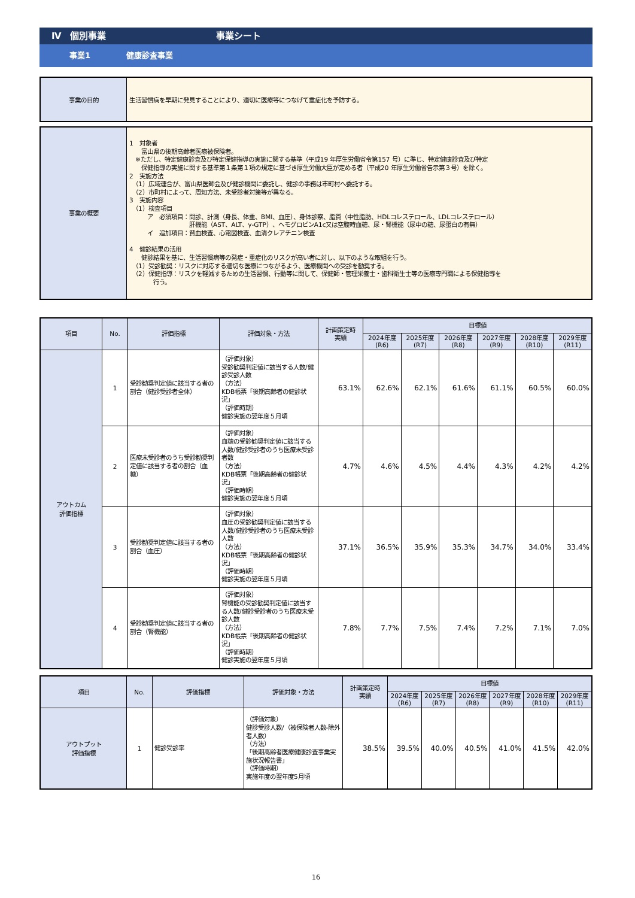Ⅳ　個別事業 事業シート
事業1 健康診査事業
| 事業の目的 | 生活習慣病を早期に発見することにより、適切に医療等につなげて重症化を予防する。 |
| 事業の概要 | 1 対象者 富山県の後期高齢者医療被保険者。 ※ただし、特定健康診査及び特定保健指導の実施に関する基準（平成19 年厚生労働省令第157 号）に準じ、特定健康診査及び特定 保健指導の実施に関する基準第１条第１項の規定に基づき厚生労働大臣が定める者（平成20 年厚生労働省告示第３号）を除く。 2 実施方法 （1）広域連合が、富山県医師会及び健診機関に委託し、健診の事務は市町村へ委託する。 （2）市町村によって、周知方法、未受診者対策等が異なる。 3 実施内容 （1）検査項目 ア 必須項目：問診、計測（身長、体重、BMI、血圧）、身体診察、脂質（中性脂肪、HDLコレステロール、LDLコレステロール） 肝機能（AST、ALT、γ-GTP）、ヘモグロビンA1c又は空腹時血糖、尿・腎機能（尿中の糖、尿蛋白の有無） イ 追加項目：貧血検査、心電図検査、血清クレアチニン検査 4 健診結果の活用 健診結果を基に、生活習慣病等の発症・重症化のリスクが高い者に対し、以下のような取組を行う。 （1）受診勧奨：リスクに対応する適切な医療につながるよう、医療機関への受診を勧奨する。 （2）保健指導：リスクを軽減するための生活習慣、行動等に関して、保健師・管理栄養士・歯科衛生士等の医療専門職による保健指導を 行う。 |
| 項目 | No. | 評価指標 | 評価対象・方法 | 計画策定時 実績 | 目標値 | | | | | |
| --- | --- | --- | --- | --- | --- | --- | --- | --- | --- | --- |
| | | | | | 2024年度 (R6) | 2025年度 (R7) | 2026年度 (R8) | 2027年度 (R9) | 2028年度 (R10) | 2029年度 (R11) |
| アウトカム 評価指標 | 1 | 受診勧奨判定値に該当する者の割合（健診受診者全体） | （評価対象） 受診勧奨判定値に該当する人数/健診受診人数 （方法） KDB帳票「後期高齢者の健診状況」 （評価時期） 健診実施の翌年度５月頃 | 63.1% | 62.6% | 62.1% | 61.6% | 61.1% | 60.5% | 60.0% |
| | 2 | 医療未受診者のうち受診勧奨判定値に該当する者の割合（血糖） | （評価対象） 血糖の受診勧奨判定値に該当する人数/健診受診者のうち医療未受診者数 （方法） KDB帳票「後期高齢者の健診状況」 （評価時期） 健診実施の翌年度５月頃 | 4.7% | 4.6% | 4.5% | 4.4% | 4.3% | 4.2% | 4.2% |
| | 3 | 受診勧奨判定値に該当する者の割合（血圧） | （評価対象） 血圧の受診勧奨判定値に該当する人数/健診受診者のうち医療未受診人数 （方法） KDB帳票「後期高齢者の健診状況」 （評価時期） 健診実施の翌年度５月頃 | 37.1% | 36.5% | 35.9% | 35.3% | 34.7% | 34.0% | 33.4% |
| | 4 | 受診勧奨判定値に該当する者の割合（腎機能） | （評価対象） 腎機能の受診勧奨判定値に該当する人数/健診受診者のうち医療未受診人数 （方法） KDB帳票「後期高齢者の健診状況」 （評価時期） 健診実施の翌年度５月頃 | 7.8% | 7.7% | 7.5% | 7.4% | 7.2% | 7.1% | 7.0% |
| 項目 | No. | 評価指標 | 評価対象・方法 | 計画策定時 実績 | 目標値 | | | | | |
| --- | --- | --- | --- | --- | --- | --- | --- | --- | --- | --- |
| | | | | | 2024年度 (R6) | 2025年度 (R7) | 2026年度 (R8) | 2027年度 (R9) | 2028年度 (R10) | 2029年度 (R11) |
| アウトプット 評価指標 | 1 | 健診受診率 | （評価対象） 健診受診人数/（被保険者人数-除外者人数） （方法） 「後期高齢者医療健康診査事業実施状況報告書」 （評価時期） 実施年度の翌年度5月頃 | 38.5% | 39.5% | 40.0% | 40.5% | 41.0% | 41.5% | 42.0% |
16